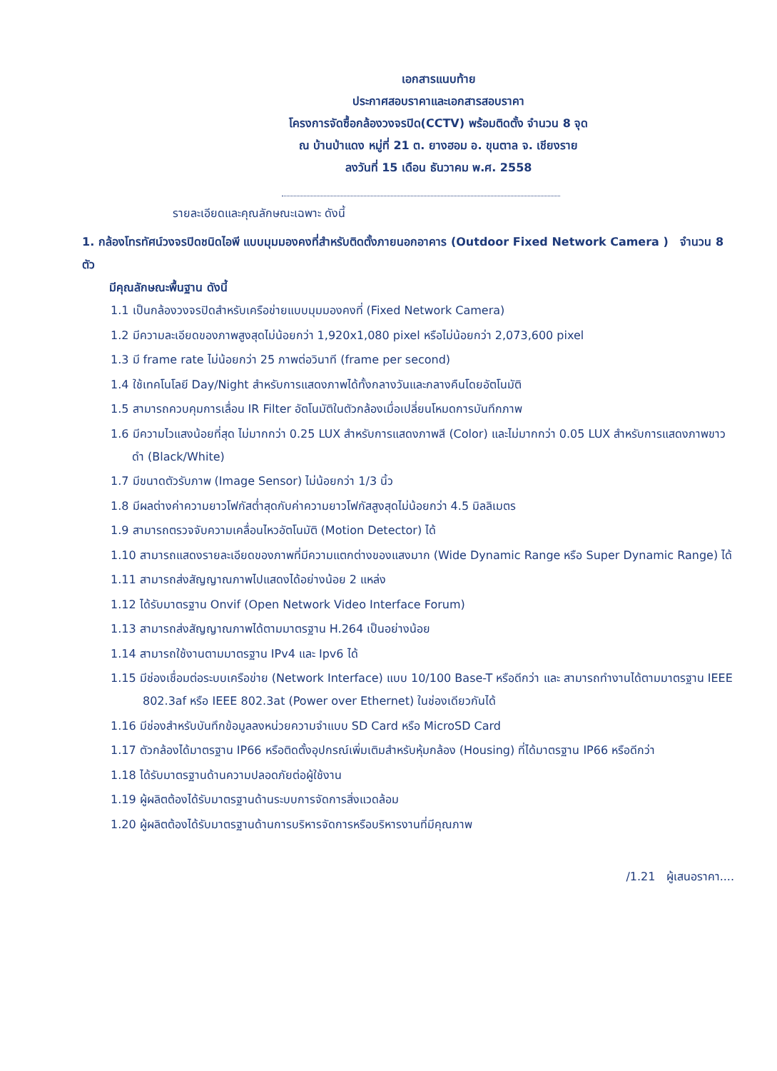เอกสารแนบท้าย
ประกาศสอบราคาและเอกสารสอบราคา
โครงการจัดซื้อกล้องวงจรปิด(CCTV) พร้อมติดตั้ง จำนวน 8 จุด
ณ บ้านป่าแดง หมู่ที่ 21 ต. ยางฮอม อ. ขุนตาล จ. เชียงราย
ลงวันที่ 15 เดือน ธันวาคม พ.ศ. 2558
รายละเอียดและคุณลักษณะเฉพาะ ดังนี้
1. กล้องโทรทัศน์วงจรปิดชนิดไอพี แบบมุมมองคงที่สำหรับติดตั้งภายนอกอาคาร (Outdoor Fixed Network Camera ) จำนวน 8 ตัว
มีคุณลักษณะพื้นฐาน ดังนี้
1.1 เป็นกล้องวงจรปิดสำหรับเครือข่ายแบบมุมมองคงที่ (Fixed Network Camera)
1.2 มีความละเอียดของภาพสูงสุดไม่น้อยกว่า 1,920x1,080 pixel หรือไม่น้อยกว่า 2,073,600 pixel
1.3 มี frame rate ไม่น้อยกว่า 25 ภาพต่อวินาที (frame per second)
1.4 ใช้เทคโนโลยี Day/Night สำหรับการแสดงภาพได้ทั้งกลางวันและกลางคืนโดยอัตโนมัติ
1.5 สามารถควบคุมการเลื่อน IR Filter อัตโนมัติในตัวกล้องเมื่อเปลี่ยนโหมดการบันทึกภาพ
1.6 มีความไวแสงน้อยที่สุด ไม่มากกว่า 0.25 LUX สำหรับการแสดงภาพสี (Color) และไม่มากกว่า 0.05 LUX สำหรับการแสดงภาพขาวดำ (Black/White)
1.7 มีขนาดตัวรับภาพ (Image Sensor) ไม่น้อยกว่า 1/3 นิ้ว
1.8 มีผลต่างค่าความยาวโฟกัสต่ำสุดกับค่าความยาวโฟกัสสูงสุดไม่น้อยกว่า 4.5 มิลลิเมตร
1.9 สามารถตรวจจับความเคลื่อนไหวอัตโนมัติ (Motion Detector) ได้
1.10 สามารถแสดงรายละเอียดของภาพที่มีความแตกต่างของแสงมาก (Wide Dynamic Range หรือ Super Dynamic Range) ได้
1.11 สามารถส่งสัญญาณภาพไปแสดงได้อย่างน้อย 2 แหล่ง
1.12 ได้รับมาตรฐาน Onvif (Open Network Video Interface Forum)
1.13 สามารถส่งสัญญาณภาพได้ตามมาตรฐาน H.264 เป็นอย่างน้อย
1.14 สามารถใช้งานตามมาตรฐาน IPv4 และ Ipv6 ได้
1.15 มีช่องเชื่อมต่อระบบเครือข่าย (Network Interface) แบบ 10/100 Base-T หรือดีกว่า และ สามารถทำงานได้ตามมาตรฐาน IEEE 802.3af หรือ IEEE 802.3at (Power over Ethernet) ในช่องเดียวกันได้
1.16 มีช่องสำหรับบันทึกข้อมูลลงหน่วยความจำแบบ SD Card หรือ MicroSD Card
1.17 ตัวกล้องได้มาตรฐาน IP66 หรือติดตั้งอุปกรณ์เพิ่มเติมสำหรับหุ้มกล้อง (Housing) ที่ได้มาตรฐาน IP66 หรือดีกว่า
1.18 ได้รับมาตรฐานด้านความปลอดภัยต่อผู้ใช้งาน
1.19 ผู้ผลิตต้องได้รับมาตรฐานด้านระบบการจัดการสิ่งแวดล้อม
1.20 ผู้ผลิตต้องได้รับมาตรฐานด้านการบริหารจัดการหรือบริหารงานที่มีคุณภาพ
/1.21 ผู้เสนอราคา....